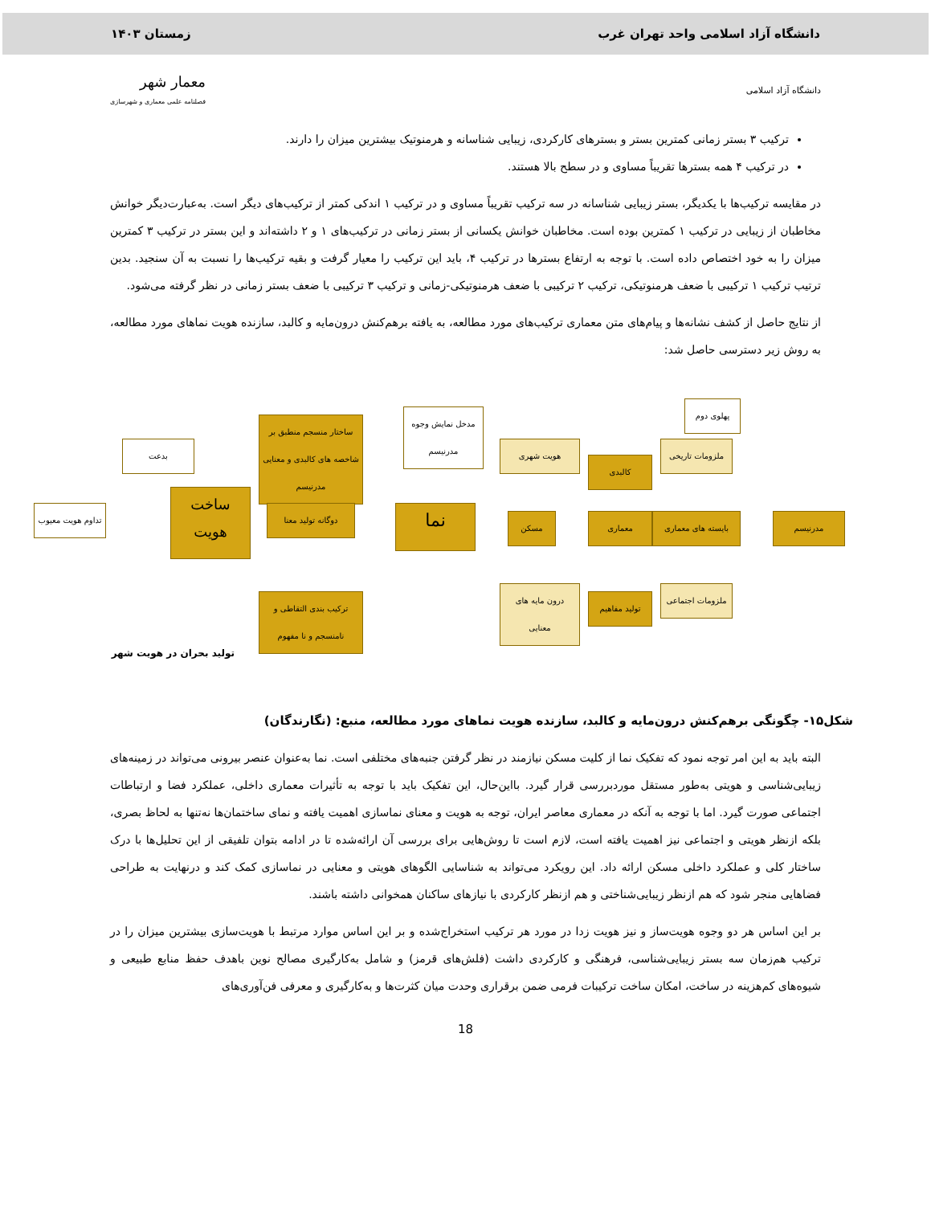دانشگاه آزاد اسلامی واحد تهران غرب زمستان ۱۴۰۳
دانشگاه آزاد اسلامی معمار شهر
فصلنامه علمی معماری و شهرسازی
ترکیب ۳ بستر زمانی کمترین بستر و بسترهای کارکردی، زیبایی شناسانه و هرمنوتیک بیشترین میزان را دارند.
در ترکیب ۴ همه بسترها تقریباً مساوی و در سطح بالا هستند.
در مقایسه ترکیب‌ها با یکدیگر، بستر زیبایی شناسانه در سه ترکیب تقریباً مساوی و در ترکیب ۱ اندکی کمتر از ترکیب‌های دیگر است. به‌عبارت‌دیگر خوانش مخاطبان از زیبایی در ترکیب ۱ کمترین بوده است. مخاطبان خوانش یکسانی از بستر زمانی در ترکیب‌های ۱ و ۲ داشته‌اند و این بستر در ترکیب ۳ کمترین میزان را به خود اختصاص داده است. با توجه به ارتفاع بسترها در ترکیب ۴، باید این ترکیب را معیار گرفت و بقیه ترکیب‌ها را نسبت به آن سنجید. بدین ترتیب ترکیب ۱ ترکیبی با ضعف هرمنوتیکی، ترکیب ۲ ترکیبی با ضعف هرمنوتیکی-زمانی و ترکیب ۳ ترکیبی با ضعف بستر زمانی در نظر گرفته می‌شود.
از نتایج حاصل از کشف نشانه‌ها و پیام‌های متن معماری ترکیب‌های مورد مطالعه، به یافته برهم‌کنش درون‌مایه و کالبد، سازنده هویت نماهای مورد مطالعه، به روش زیر دسترسی حاصل شد:
مدرنیسم
ملزومات تاریخی
بایسته های معماری
ملزومات اجتماعی
پهلوی دوم
کالبدی
معماری
تولید مفاهیم
هویت شهری
مسکن
درون مایه های معنایی
مدخل نمایش وجوه مدرنیسم
نما
ساختار منسجم منطبق بر شاخصه های کالبدی و معنایی مدرنیسم
دوگانه تولید معنا
ترکیب بندی التقاطی و نامنسجم و نا مفهوم
ساخت هویت
بدعت
تداوم هویت معیوب
تولید بحران در هویت شهر
شکل۱۵- چگونگی برهم‌کنش درون‌مایه و کالبد، سازنده هویت نماهای مورد مطالعه، منبع: (نگارندگان)
البته باید به این امر توجه نمود که تفکیک نما از کلیت مسکن نیازمند در نظر گرفتن جنبه‌های مختلفی است. نما به‌عنوان عنصر بیرونی می‌تواند در زمینه‌های زیبایی‌شناسی و هویتی به‌طور مستقل موردبررسی قرار گیرد. بااین‌حال، این تفکیک باید با توجه به تأثیرات معماری داخلی، عملکرد فضا و ارتباطات اجتماعی صورت گیرد. اما با توجه به آنکه در معماری معاصر ایران، توجه به هویت و معنای نماسازی اهمیت یافته و نمای ساختمان‌ها نه‌تنها به لحاظ بصری، بلکه ازنظر هویتی و اجتماعی نیز اهمیت یافته است، لازم است تا روش‌هایی برای بررسی آن ارائه‌شده تا در ادامه بتوان تلفیقی از این تحلیل‌ها با درک ساختار کلی و عملکرد داخلی مسکن ارائه داد. این رویکرد می‌تواند به شناسایی الگوهای هویتی و معنایی در نماسازی کمک کند و درنهایت به طراحی فضاهایی منجر شود که هم ازنظر زیبایی‌شناختی و هم ازنظر کارکردی با نیازهای ساکنان همخوانی داشته باشند.
بر این اساس هر دو وجوه هویت‌ساز و نیز هویت زدا در مورد هر ترکیب استخراج‌شده و بر این اساس موارد مرتبط با هویت‌سازی بیشترین میزان را در ترکیب هم‌زمان سه بستر زیبایی‌شناسی، فرهنگی و کارکردی داشت (فلش‌های قرمز) و شامل به‌کارگیری مصالح نوین باهدف حفظ منابع طبیعی و شیوه‌های کم‌هزینه در ساخت، امکان ساخت ترکیبات فرمی ضمن برقراری وحدت میان کثرت‌ها و به‌کارگیری و معرفی فن‌آوری‌های
18